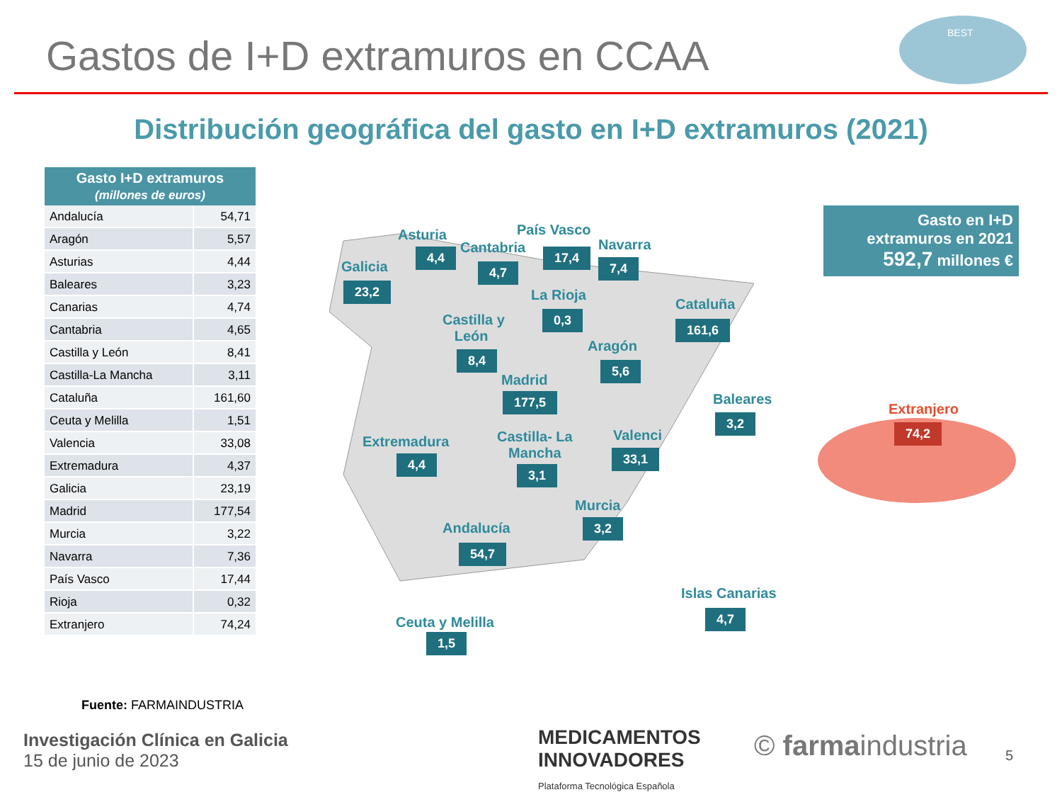Gastos de I+D extramuros en CCAA
BEST
Distribución geográfica del gasto en I+D extramuros (2021)
| Gasto I+D extramuros (millones de euros) | |
| --- | --- |
| Andalucía | 54,71 |
| Aragón | 5,57 |
| Asturias | 4,44 |
| Baleares | 3,23 |
| Canarias | 4,74 |
| Cantabria | 4,65 |
| Castilla y León | 8,41 |
| Castilla-La Mancha | 3,11 |
| Cataluña | 161,60 |
| Ceuta y Melilla | 1,51 |
| Valencia | 33,08 |
| Extremadura | 4,37 |
| Galicia | 23,19 |
| Madrid | 177,54 |
| Murcia | 3,22 |
| Navarra | 7,36 |
| País Vasco | 17,44 |
| Rioja | 0,32 |
| Extranjero | 74,24 |
Galicia
23,2
Asturia
4,4 Cantabria
4,7
País Vasco
17,4
Navarra
7,4
La Rioja
0,3
Cataluña
161,6
Castilla y
León
8,4
Aragón
5,6
Madrid
177,5 Baleares
3,2
Extremadura
4,4
Castilla- La
Mancha
3,1
Valenci
33,1
Murcia
3,2
Andalucía
54,7
Islas Canarias
4,7
Ceuta y Melilla
1,5
Extranjero
74,2
Gasto en I+D
extramuros en 2021
592,7 millones €
Fuente: FARMAINDUSTRIA
Investigación Clínica en Galicia
15 de junio de 2023
MEDICAMENTOS
INNOVADORES
Plataforma Tecnológica Española
© farmaindustria 5